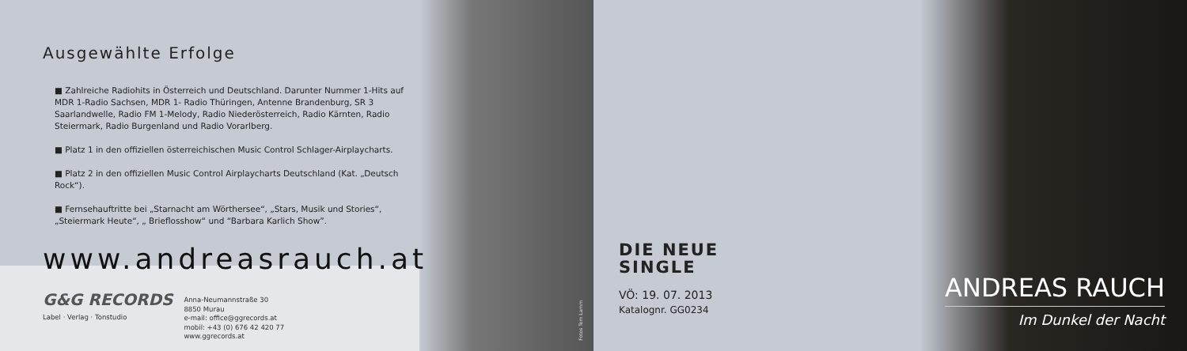Ausgewählte Erfolge
■ Zahlreiche Radiohits in Österreich und Deutschland. Darunter Nummer 1-Hits auf MDR 1-Radio Sachsen, MDR 1- Radio Thüringen, Antenne Brandenburg, SR 3 Saarlandwelle, Radio FM 1-Melody, Radio Niederösterreich, Radio Kärnten, Radio Steiermark, Radio Burgenland und Radio Vorarlberg.
■ Platz 1 in den offiziellen österreichischen Music Control Schlager-Airplaycharts.
■ Platz 2 in den offiziellen Music Control Airplaycharts Deutschland (Kat. „Deutsch Rock“).
■ Fernsehauftritte bei „Starnacht am Wörthersee“, „Stars, Musik und Stories“, „Steiermark Heute“, „ Brieflosshow“ und “Barbara Karlich Show”.
www.andreasrauch.at
G&G RECORDS
Label · Verlag · Tonstudio
Anna-Neumannstraße 30
8850 Murau
e-mail: office@ggrecords.at
mobil: +43 (0) 676 42 420 77
www.ggrecords.at
Fotos Tom Lamm
DIE NEUE
SINGLE
VÖ: 19. 07. 2013
Katalognr. GG0234
ANDREAS RAUCH
Im Dunkel der Nacht